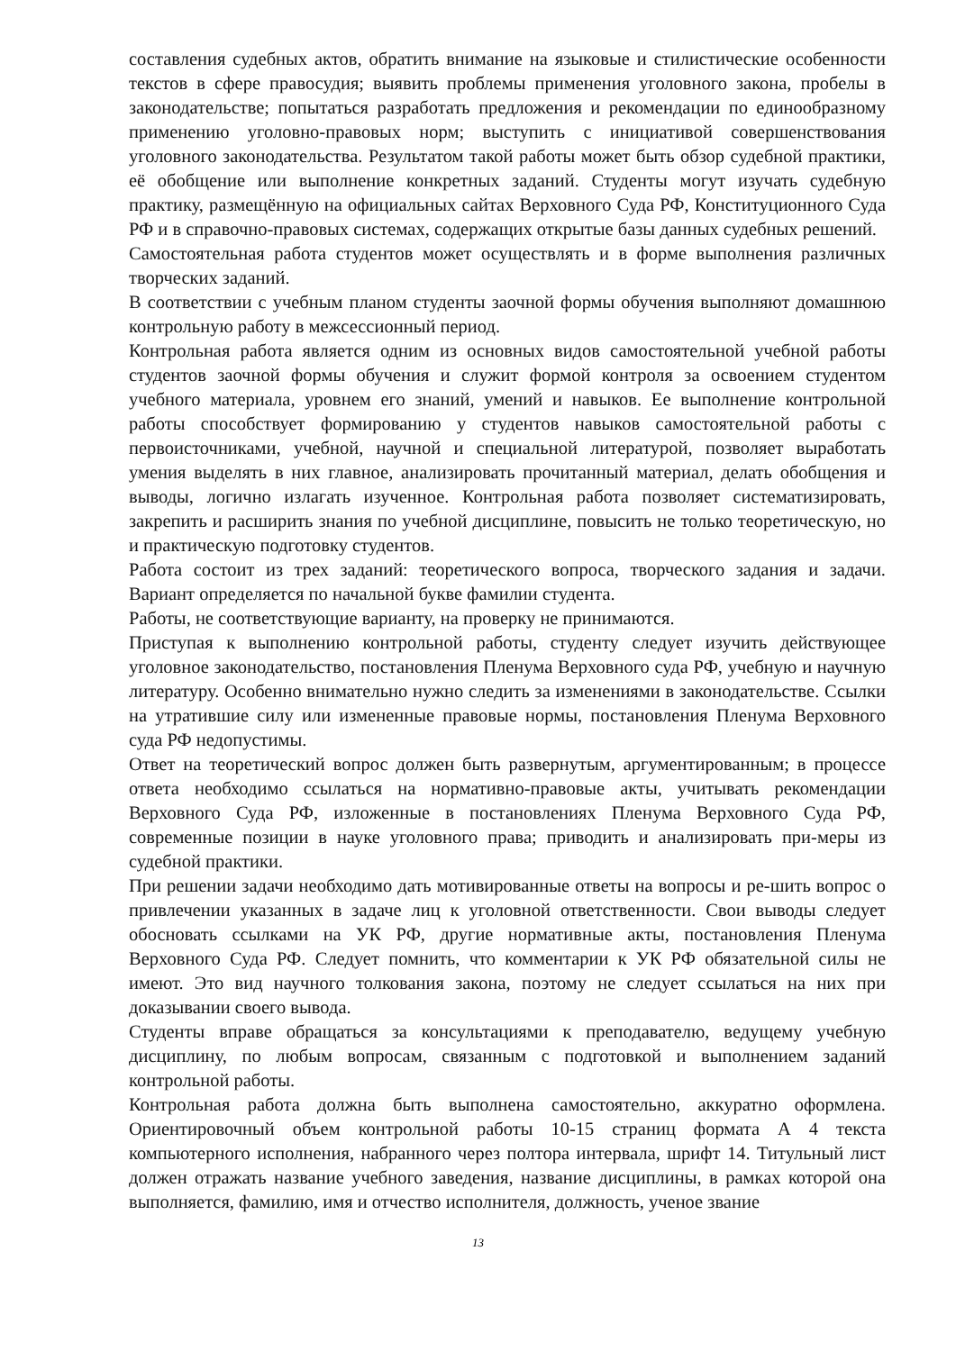составления судебных актов, обратить внимание на языковые и стилистические особенности текстов в сфере правосудия; выявить проблемы применения уголовного закона, пробелы в законодательстве; попытаться разработать предложения и рекомендации по единообразному применению уголовно-правовых норм; выступить с инициативой совершенствования уголовного законодательства. Результатом такой работы может быть обзор судебной практики, её обобщение или выполнение конкретных заданий. Студенты могут изучать судебную практику, размещённую на официальных сайтах Верховного Суда РФ, Конституционного Суда РФ и в справочно-правовых системах, содержащих открытые базы данных судебных решений.
Самостоятельная работа студентов может осуществлять и в форме выполнения различных творческих заданий.
В соответствии с учебным планом студенты заочной формы обучения выполняют домашнюю контрольную работу в межсессионный период.
Контрольная работа является одним из основных видов самостоятельной учебной работы студентов заочной формы обучения и служит формой контроля за освоением студентом учебного материала, уровнем его знаний, умений и навыков. Ее выполнение контрольной работы способствует формированию у студентов навыков самостоятельной работы с первоисточниками, учебной, научной и специальной литературой, позволяет выработать умения выделять в них главное, анализировать прочитанный материал, делать обобщения и выводы, логично излагать изученное. Контрольная работа позволяет систематизировать, закрепить и расширить знания по учебной дисциплине, повысить не только теоретическую, но и практическую подготовку студентов.
Работа состоит из трех заданий: теоретического вопроса, творческого задания и задачи. Вариант определяется по начальной букве фамилии студента.
Работы, не соответствующие варианту, на проверку не принимаются.
Приступая к выполнению контрольной работы, студенту следует изучить действующее уголовное законодательство, постановления Пленума Верховного суда РФ, учебную и научную литературу. Особенно внимательно нужно следить за изменениями в законодательстве. Ссылки на утратившие силу или измененные правовые нормы, постановления Пленума Верховного суда РФ недопустимы.
Ответ на теоретический вопрос должен быть развернутым, аргументированным; в процессе ответа необходимо ссылаться на нормативно-правовые акты, учитывать рекомендации Верховного Суда РФ, изложенные в постановлениях Пленума Верховного Суда РФ, современные позиции в науке уголовного права; приводить и анализировать при-меры из судебной практики.
При решении задачи необходимо дать мотивированные ответы на вопросы и ре-шить вопрос о привлечении указанных в задаче лиц к уголовной ответственности. Свои выводы следует обосновать ссылками на УК РФ, другие нормативные акты, постановления Пленума Верховного Суда РФ. Следует помнить, что комментарии к УК РФ обязательной силы не имеют. Это вид научного толкования закона, поэтому не следует ссылаться на них при доказывании своего вывода.
Студенты вправе обращаться за консультациями к преподавателю, ведущему учебную дисциплину, по любым вопросам, связанным с подготовкой и выполнением заданий контрольной работы.
Контрольная работа должна быть выполнена самостоятельно, аккуратно оформлена. Ориентировочный объем контрольной работы 10-15 страниц формата А 4 текста компьютерного исполнения, набранного через полтора интервала, шрифт 14. Титульный лист должен отражать название учебного заведения, название дисциплины, в рамках которой она выполняется, фамилию, имя и отчество исполнителя, должность, ученое звание
13